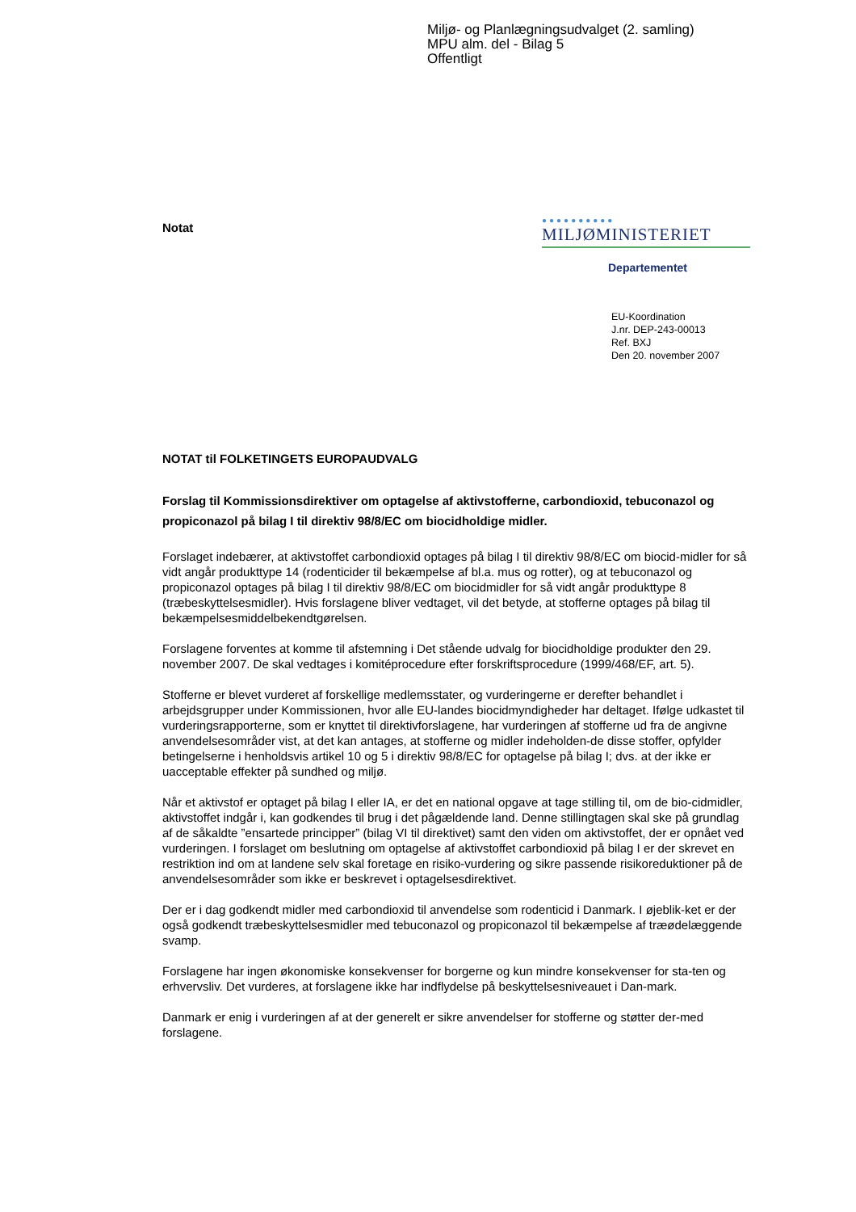Miljø- og Planlægningsudvalget (2. samling)
MPU alm. del - Bilag 5
Offentligt
Notat
●●●●●●●●●●
MILJØMINISTERIET
Departementet
EU-Koordination
J.nr. DEP-243-00013
Ref. BXJ
Den 20. november 2007
NOTAT til FOLKETINGETS EUROPAUDVALG
Forslag til Kommissionsdirektiver om optagelse af aktivstofferne, carbondioxid, tebuconazol og propiconazol på bilag I til direktiv 98/8/EC om biocidholdige midler.
Forslaget indebærer, at aktivstoffet carbondioxid optages på bilag I til direktiv 98/8/EC om biocid-midler for så vidt angår produkttype 14 (rodenticider til bekæmpelse af bl.a. mus og rotter), og at tebuconazol og propiconazol optages på bilag I til direktiv 98/8/EC om biocidmidler for så vidt angår produkttype 8 (træbeskyttelsesmidler). Hvis forslagene bliver vedtaget, vil det betyde, at stofferne optages på bilag til bekæmpelsesmiddelbekendtgørelsen.
Forslagene forventes at komme til afstemning i Det stående udvalg for biocidholdige produkter den 29. november 2007. De skal vedtages i komitéprocedure efter forskriftsprocedure (1999/468/EF, art. 5).
Stofferne er blevet vurderet af forskellige medlemsstater, og vurderingerne er derefter behandlet i arbejdsgrupper under Kommissionen, hvor alle EU-landes biocidmyndigheder har deltaget. Ifølge udkastet til vurderingsrapporterne, som er knyttet til direktivforslagene, har vurderingen af stofferne ud fra de angivne anvendelsesområder vist, at det kan antages, at stofferne og midler indeholden-de disse stoffer, opfylder betingelserne i henholdsvis artikel 10 og 5 i direktiv 98/8/EC for optagelse på bilag I; dvs. at der ikke er uacceptable effekter på sundhed og miljø.
Når et aktivstof er optaget på bilag I eller IA, er det en national opgave at tage stilling til, om de bio-cidmidler, aktivstoffet indgår i, kan godkendes til brug i det pågældende land. Denne stillingtagen skal ske på grundlag af de såkaldte ”ensartede principper” (bilag VI til direktivet) samt den viden om aktivstoffet, der er opnået ved vurderingen. I forslaget om beslutning om optagelse af aktivstoffet carbondioxid på bilag I er der skrevet en restriktion ind om at landene selv skal foretage en risiko-vurdering og sikre passende risikoreduktioner på de anvendelsesområder som ikke er beskrevet i optagelsesdirektivet.
Der er i dag godkendt midler med carbondioxid til anvendelse som rodenticid i Danmark. I øjeblik-ket er der også godkendt træbeskyttelsesmidler med tebuconazol og propiconazol til bekæmpelse af træødelæggende svamp.
Forslagene har ingen økonomiske konsekvenser for borgerne og kun mindre konsekvenser for sta-ten og erhvervsliv. Det vurderes, at forslagene ikke har indflydelse på beskyttelsesniveauet i Dan-mark.
Danmark er enig i vurderingen af at der generelt er sikre anvendelser for stofferne og støtter der-med forslagene.